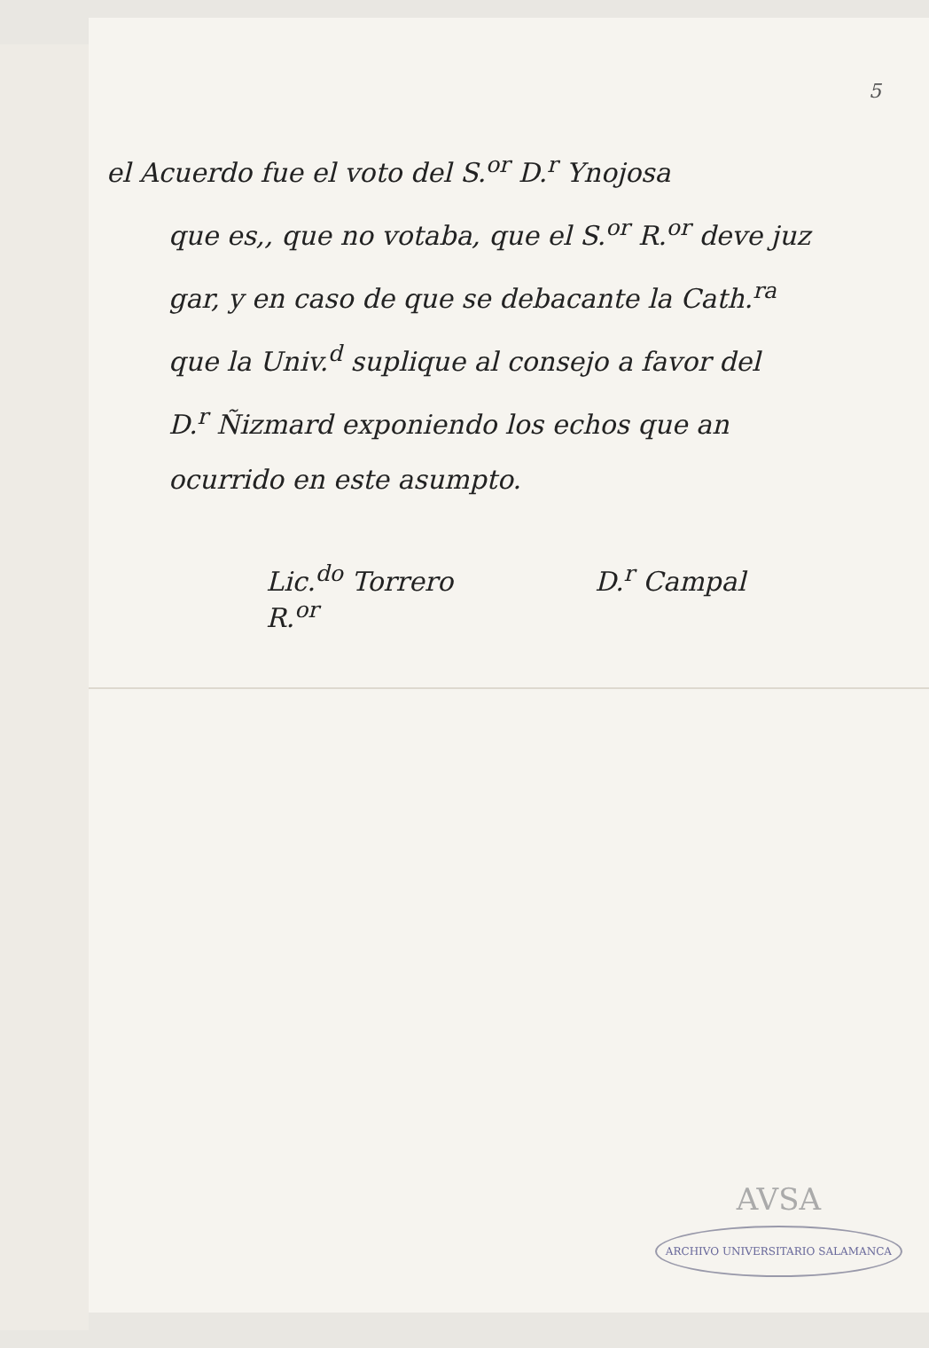5
el Acuerdo fue el voto del S.<sup>or</sup> D.<sup>r</sup> Ynojosa
que es,, que no votaba, que el S.<sup>or</sup> R.<sup>or</sup> deve juz
gar, y en caso de que se debacante la Cath.<sup>ra</sup>
que la Univ.<sup>d</sup> suplique al consejo a favor del
D.<sup>r</sup> Ñizmard exponiendo los echos que an
ocurrido en este asumpto.
Lic.<sup>do</sup> Torrero
R.<sup>or</sup>
D.<sup>r</sup> Campal
AVSA
ARCHIVO UNIVERSITARIO SALAMANCA